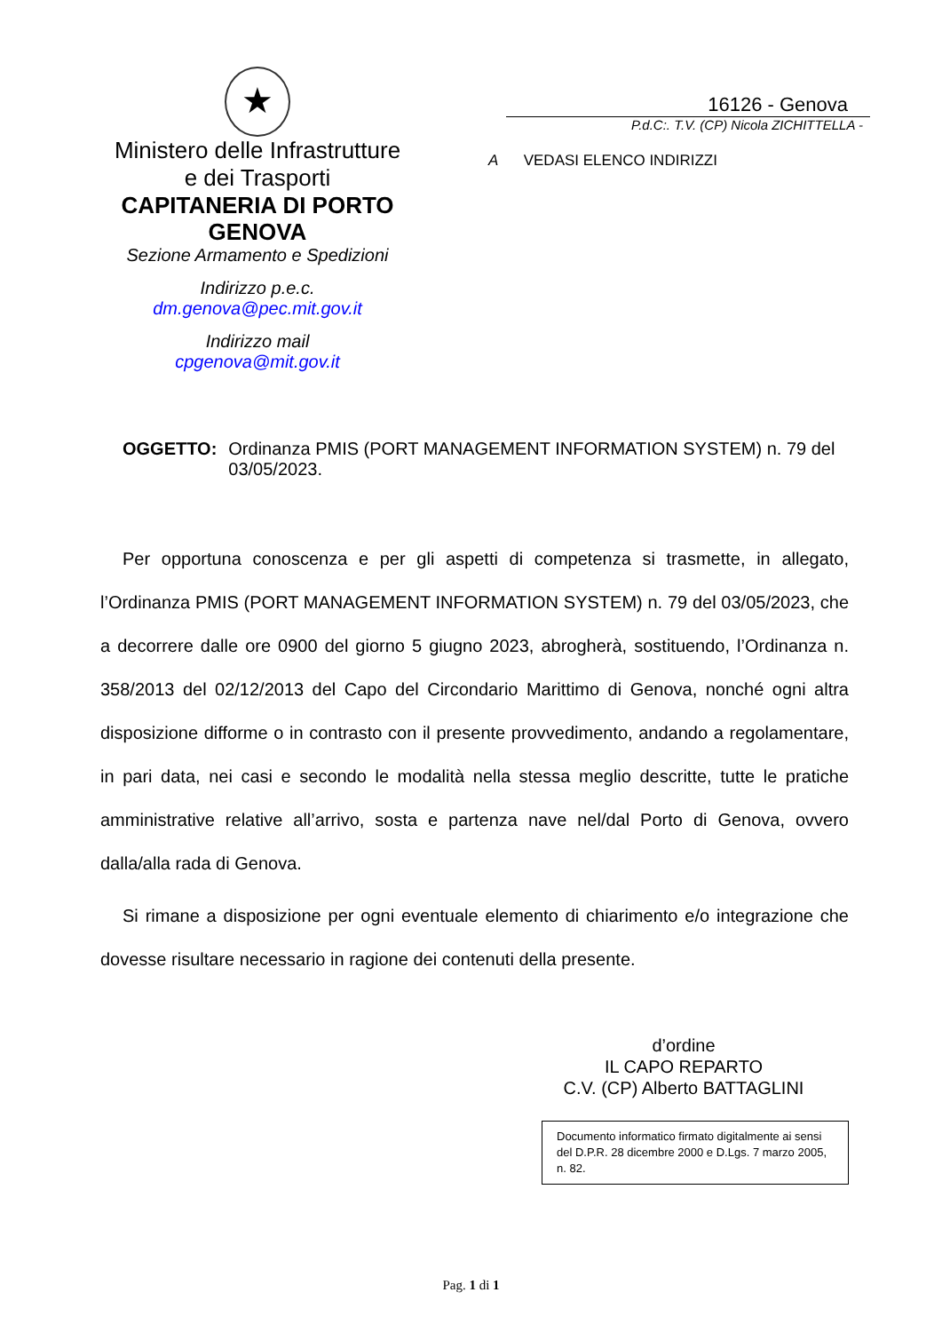★
Ministero delle Infrastrutture
e dei Trasporti
CAPITANERIA DI PORTO
GENOVA
Sezione Armamento e Spedizioni
Indirizzo p.e.c.
dm.genova@pec.mit.gov.it
Indirizzo mail
cpgenova@mit.gov.it
16126 - Genova
P.d.C:. T.V. (CP) Nicola ZICHITTELLA -
A VEDASI ELENCO INDIRIZZI
OGGETTO: Ordinanza PMIS (PORT MANAGEMENT INFORMATION SYSTEM) n. 79 del 03/05/2023.
Per opportuna conoscenza e per gli aspetti di competenza si trasmette, in allegato, l’Ordinanza PMIS (PORT MANAGEMENT INFORMATION SYSTEM) n. 79 del 03/05/2023, che a decorrere dalle ore 0900 del giorno 5 giugno 2023, abrogherà, sostituendo, l’Ordinanza n. 358/2013 del 02/12/2013 del Capo del Circondario Marittimo di Genova, nonché ogni altra disposizione difforme o in contrasto con il presente provvedimento, andando a regolamentare, in pari data, nei casi e secondo le modalità nella stessa meglio descritte, tutte le pratiche amministrative relative all’arrivo, sosta e partenza nave nel/dal Porto di Genova, ovvero dalla/alla rada di Genova.
Si rimane a disposizione per ogni eventuale elemento di chiarimento e/o integrazione che dovesse risultare necessario in ragione dei contenuti della presente.
d’ordine
IL CAPO REPARTO
C.V. (CP) Alberto BATTAGLINI
Documento informatico firmato digitalmente ai sensi del D.P.R. 28 dicembre 2000 e D.Lgs. 7 marzo 2005, n. 82.
Pag. 1 di 1